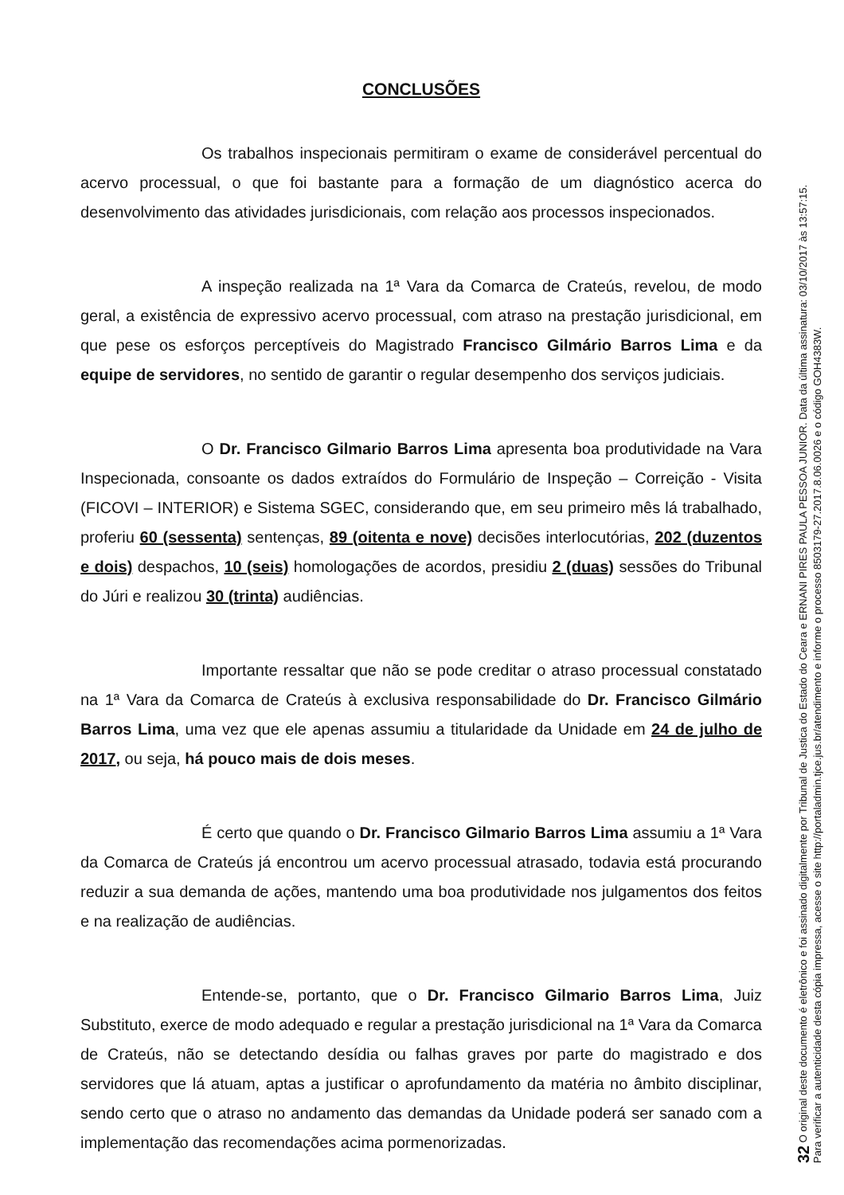CONCLUSÕES
Os trabalhos inspecionais permitiram o exame de considerável percentual do acervo processual, o que foi bastante para a formação de um diagnóstico acerca do desenvolvimento das atividades jurisdicionais, com relação aos processos inspecionados.
A inspeção realizada na 1ª Vara da Comarca de Crateús, revelou, de modo geral, a existência de expressivo acervo processual, com atraso na prestação jurisdicional, em que pese os esforços perceptíveis do Magistrado Francisco Gilmário Barros Lima e da equipe de servidores, no sentido de garantir o regular desempenho dos serviços judiciais.
O Dr. Francisco Gilmario Barros Lima apresenta boa produtividade na Vara Inspecionada, consoante os dados extraídos do Formulário de Inspeção – Correição - Visita (FICOVI – INTERIOR) e Sistema SGEC, considerando que, em seu primeiro mês lá trabalhado, proferiu 60 (sessenta) sentenças, 89 (oitenta e nove) decisões interlocutórias, 202 (duzentos e dois) despachos, 10 (seis) homologações de acordos, presidiu 2 (duas) sessões do Tribunal do Júri e realizou 30 (trinta) audiências.
Importante ressaltar que não se pode creditar o atraso processual constatado na 1ª Vara da Comarca de Crateús à exclusiva responsabilidade do Dr. Francisco Gilmário Barros Lima, uma vez que ele apenas assumiu a titularidade da Unidade em 24 de julho de 2017, ou seja, há pouco mais de dois meses.
É certo que quando o Dr. Francisco Gilmario Barros Lima assumiu a 1ª Vara da Comarca de Crateús já encontrou um acervo processual atrasado, todavia está procurando reduzir a sua demanda de ações, mantendo uma boa produtividade nos julgamentos dos feitos e na realização de audiências.
Entende-se, portanto, que o Dr. Francisco Gilmario Barros Lima, Juiz Substituto, exerce de modo adequado e regular a prestação jurisdicional na 1ª Vara da Comarca de Crateús, não se detectando desídia ou falhas graves por parte do magistrado e dos servidores que lá atuam, aptas a justificar o aprofundamento da matéria no âmbito disciplinar, sendo certo que o atraso no andamento das demandas da Unidade poderá ser sanado com a implementação das recomendações acima pormenorizadas.
32 O original deste documento é eletrônico e foi assinado digitalmente por Tribunal de Justica do Estado do Ceara e ERNANI PIRES PAULA PESSOA JUNIOR. Data da última assinatura: 03/10/2017 às 13:57:15.
Para verificar a autenticidade desta cópia impressa, acesse o site http://portaladmin.tjce.jus.br/atendimento e informe o processo 8503179-27.2017.8.06.0026 e o código GOH4383W.